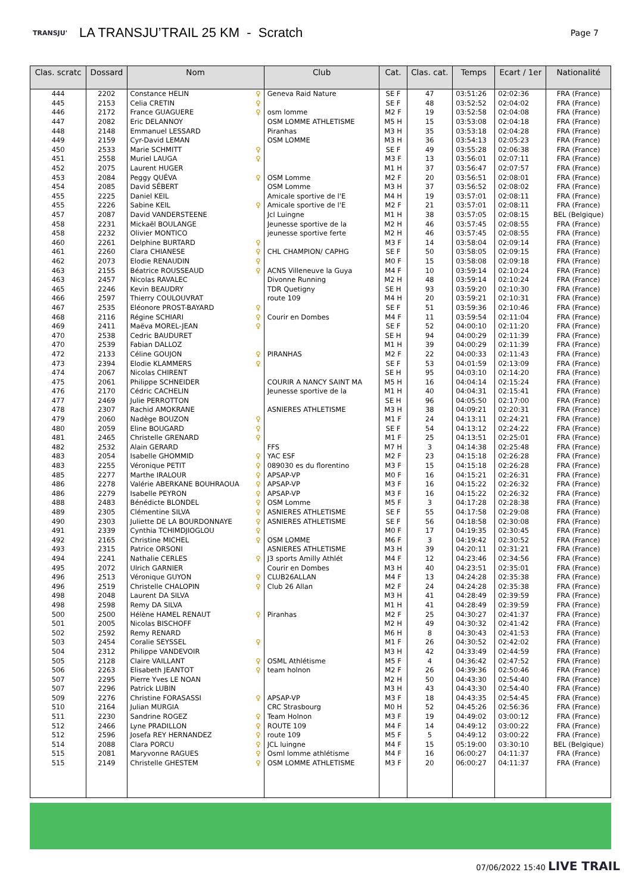TRANSJU'
LA TRANSJU’TRAIL 25 KM - Scratch
Page 7
| Clas. scratc | Dossard | Nom | Club | Cat. | Clas. cat. | Temps | Ecart / 1er | Nationalité |
| --- | --- | --- | --- | --- | --- | --- | --- | --- |
| 444 | 2202 | Constance HELIN ♀ | Geneva Raid Nature | SE F | 47 | 03:51:26 | 02:02:36 | FRA (France) |
| 445 | 2153 | Celia CRETIN ♀ | | SE F | 48 | 03:52:52 | 02:04:02 | FRA (France) |
| 446 | 2172 | France GUAGUERE ♀ | osm lomme | M2 F | 19 | 03:52:58 | 02:04:08 | FRA (France) |
| 447 | 2082 | Eric DELANNOY | OSM LOMME ATHLETISME | M5 H | 15 | 03:53:08 | 02:04:18 | FRA (France) |
| 448 | 2148 | Emmanuel LESSARD | Piranhas | M3 H | 35 | 03:53:18 | 02:04:28 | FRA (France) |
| 449 | 2159 | Cyr-David LEMAN | OSM LOMME | M3 H | 36 | 03:54:13 | 02:05:23 | FRA (France) |
| 450 | 2533 | Marie SCHMITT ♀ | | SE F | 49 | 03:55:28 | 02:06:38 | FRA (France) |
| 451 | 2558 | Muriel LAUGA ♀ | | M3 F | 13 | 03:56:01 | 02:07:11 | FRA (France) |
| 452 | 2075 | Laurent HUGER | | M1 H | 37 | 03:56:47 | 02:07:57 | FRA (France) |
| 453 | 2084 | Peggy QUÉVA ♀ | OSM Lomme | M2 F | 20 | 03:56:51 | 02:08:01 | FRA (France) |
| 454 | 2085 | David SÉBERT | OSM Lomme | M3 H | 37 | 03:56:52 | 02:08:02 | FRA (France) |
| 455 | 2225 | Daniel KEIL | Amicale sportive de l'E | M4 H | 19 | 03:57:01 | 02:08:11 | FRA (France) |
| 455 | 2226 | Sabine KEIL ♀ | Amicale sportive de l'E | M2 F | 21 | 03:57:01 | 02:08:11 | FRA (France) |
| 457 | 2087 | David VANDERSTEENE | Jcl Luingne | M1 H | 38 | 03:57:05 | 02:08:15 | BEL (Belgique) |
| 458 | 2231 | Mickaël BOULANGE | Jeunesse sportive de la | M2 H | 46 | 03:57:45 | 02:08:55 | FRA (France) |
| 458 | 2232 | Olivier MONTICO | jeunesse sportive ferte | M2 H | 46 | 03:57:45 | 02:08:55 | FRA (France) |
| 460 | 2261 | Delphine BURTARD ♀ | | M3 F | 14 | 03:58:04 | 02:09:14 | FRA (France) |
| 461 | 2260 | Clara CHIANESE ♀ | CHL CHAMPION/ CAPHG | SE F | 50 | 03:58:05 | 02:09:15 | FRA (France) |
| 462 | 2073 | Elodie RENAUDIN ♀ | | M0 F | 15 | 03:58:08 | 02:09:18 | FRA (France) |
| 463 | 2155 | Béatrice ROUSSEAUD ♀ | ACNS Villeneuve la Guya | M4 F | 10 | 03:59:14 | 02:10:24 | FRA (France) |
| 463 | 2457 | Nicolas RAVALEC | Divonne Running | M2 H | 48 | 03:59:14 | 02:10:24 | FRA (France) |
| 465 | 2246 | Kevin BEAUDRY | TDR Quetigny | SE H | 93 | 03:59:20 | 02:10:30 | FRA (France) |
| 466 | 2597 | Thierry COULOUVRAT | route 109 | M4 H | 20 | 03:59:21 | 02:10:31 | FRA (France) |
| 467 | 2535 | Eléonore PROST-BAYARD ♀ | | SE F | 51 | 03:59:36 | 02:10:46 | FRA (France) |
| 468 | 2116 | Régine SCHIARI ♀ | Courir en Dombes | M4 F | 11 | 03:59:54 | 02:11:04 | FRA (France) |
| 469 | 2411 | Maëva MOREL-JEAN ♀ | | SE F | 52 | 04:00:10 | 02:11:20 | FRA (France) |
| 470 | 2538 | Cedric BAUDURET | | SE H | 94 | 04:00:29 | 02:11:39 | FRA (France) |
| 470 | 2539 | Fabian DALLOZ | | M1 H | 39 | 04:00:29 | 02:11:39 | FRA (France) |
| 472 | 2133 | Céline GOUJON ♀ | PIRANHAS | M2 F | 22 | 04:00:33 | 02:11:43 | FRA (France) |
| 473 | 2394 | Elodie KLAMMERS ♀ | | SE F | 53 | 04:01:59 | 02:13:09 | FRA (France) |
| 474 | 2067 | Nicolas CHIRENT | | SE H | 95 | 04:03:10 | 02:14:20 | FRA (France) |
| 475 | 2061 | Philippe SCHNEIDER | COURIR A NANCY SAINT MA | M5 H | 16 | 04:04:14 | 02:15:24 | FRA (France) |
| 476 | 2170 | Cédric CACHELIN | Jeunesse sportive de la | M1 H | 40 | 04:04:31 | 02:15:41 | FRA (France) |
| 477 | 2469 | Julie PERROTTON | | SE H | 96 | 04:05:50 | 02:17:00 | FRA (France) |
| 478 | 2307 | Rachid AMOKRANE | ASNIERES ATHLETISME | M3 H | 38 | 04:09:21 | 02:20:31 | FRA (France) |
| 479 | 2060 | Nadège BOUZON ♀ | | M1 F | 24 | 04:13:11 | 02:24:21 | FRA (France) |
| 480 | 2059 | Eline BOUGARD ♀ | | SE F | 54 | 04:13:12 | 02:24:22 | FRA (France) |
| 481 | 2465 | Christelle GRENARD ♀ | | M1 F | 25 | 04:13:51 | 02:25:01 | FRA (France) |
| 482 | 2532 | Alain GERARD | FFS | M7 H | 3 | 04:14:38 | 02:25:48 | FRA (France) |
| 483 | 2054 | Isabelle GHOMMID ♀ | YAC ESF | M2 F | 23 | 04:15:18 | 02:26:28 | FRA (France) |
| 483 | 2255 | Véronique PETIT ♀ | 089030 es du florentino | M3 F | 15 | 04:15:18 | 02:26:28 | FRA (France) |
| 485 | 2277 | Marthe IRALOUR ♀ | APSAP-VP | M0 F | 16 | 04:15:21 | 02:26:31 | FRA (France) |
| 486 | 2278 | Valérie ABERKANE BOUHRAOUA ♀ | APSAP-VP | M3 F | 16 | 04:15:22 | 02:26:32 | FRA (France) |
| 486 | 2279 | Isabelle PEYRON ♀ | APSAP-VP | M3 F | 16 | 04:15:22 | 02:26:32 | FRA (France) |
| 488 | 2483 | Bénédicte BLONDEL ♀ | OSM Lomme | M5 F | 3 | 04:17:28 | 02:28:38 | FRA (France) |
| 489 | 2305 | Clémentine SILVA ♀ | ASNIERES ATHLETISME | SE F | 55 | 04:17:58 | 02:29:08 | FRA (France) |
| 490 | 2303 | Juliette DE LA BOURDONNAYE ♀ | ASNIERES ATHLETISME | SE F | 56 | 04:18:58 | 02:30:08 | FRA (France) |
| 491 | 2339 | Cynthia TCHIMDJIOGLOU ♀ | | M0 F | 17 | 04:19:35 | 02:30:45 | FRA (France) |
| 492 | 2165 | Christine MICHEL ♀ | OSM LOMME | M6 F | 3 | 04:19:42 | 02:30:52 | FRA (France) |
| 493 | 2315 | Patrice ORSONI | ASNIERES ATHLETISME | M3 H | 39 | 04:20:11 | 02:31:21 | FRA (France) |
| 494 | 2241 | Nathalie CERLES ♀ | J3 sports Amilly Athlét | M4 F | 12 | 04:23:46 | 02:34:56 | FRA (France) |
| 495 | 2072 | Ulrich GARNIER | Courir en Dombes | M3 H | 40 | 04:23:51 | 02:35:01 | FRA (France) |
| 496 | 2513 | Véronique GUYON ♀ | CLUB26ALLAN | M4 F | 13 | 04:24:28 | 02:35:38 | FRA (France) |
| 496 | 2519 | Christelle CHALOPIN ♀ | Club 26 Allan | M2 F | 24 | 04:24:28 | 02:35:38 | FRA (France) |
| 498 | 2048 | Laurent DA SILVA | | M3 H | 41 | 04:28:49 | 02:39:59 | FRA (France) |
| 498 | 2598 | Remy DA SILVA | | M1 H | 41 | 04:28:49 | 02:39:59 | FRA (France) |
| 500 | 2500 | Hélène HAMEL RENAUT ♀ | Piranhas | M2 F | 25 | 04:30:27 | 02:41:37 | FRA (France) |
| 501 | 2005 | Nicolas BISCHOFF | | M2 H | 49 | 04:30:32 | 02:41:42 | FRA (France) |
| 502 | 2592 | Remy RENARD | | M6 H | 8 | 04:30:43 | 02:41:53 | FRA (France) |
| 503 | 2454 | Coralie SEYSSEL ♀ | | M1 F | 26 | 04:30:52 | 02:42:02 | FRA (France) |
| 504 | 2312 | Philippe VANDEVOIR | | M3 H | 42 | 04:33:49 | 02:44:59 | FRA (France) |
| 505 | 2128 | Claire VAILLANT ♀ | OSML Athlétisme | M5 F | 4 | 04:36:42 | 02:47:52 | FRA (France) |
| 506 | 2263 | Elisabeth JEANTOT ♀ | team holnon | M2 F | 26 | 04:39:36 | 02:50:46 | FRA (France) |
| 507 | 2295 | Pierre Yves LE NOAN | | M2 H | 50 | 04:43:30 | 02:54:40 | FRA (France) |
| 507 | 2296 | Patrick LUBIN | | M3 H | 43 | 04:43:30 | 02:54:40 | FRA (France) |
| 509 | 2276 | Christine FORASASSI ♀ | APSAP-VP | M3 F | 18 | 04:43:35 | 02:54:45 | FRA (France) |
| 510 | 2164 | Julian MURGIA | CRC Strasbourg | M0 H | 52 | 04:45:26 | 02:56:36 | FRA (France) |
| 511 | 2230 | Sandrine ROGEZ ♀ | Team Holnon | M3 F | 19 | 04:49:02 | 03:00:12 | FRA (France) |
| 512 | 2466 | Lyne PRADILLON ♀ | ROUTE 109 | M4 F | 14 | 04:49:12 | 03:00:22 | FRA (France) |
| 512 | 2596 | Josefa REY HERNANDEZ ♀ | route 109 | M5 F | 5 | 04:49:12 | 03:00:22 | FRA (France) |
| 514 | 2088 | Clara PORCU ♀ | JCL luingne | M4 F | 15 | 05:19:00 | 03:30:10 | BEL (Belgique) |
| 515 | 2081 | Maryvonne RAGUES ♀ | Osml lomme athlétisme | M4 F | 16 | 06:00:27 | 04:11:37 | FRA (France) |
| 515 | 2149 | Christelle GHESTEM ♀ | OSM LOMME ATHLETISME | M3 F | 20 | 06:00:27 | 04:11:37 | FRA (France) |
07/06/2022 15:40 LIVE TRAIL